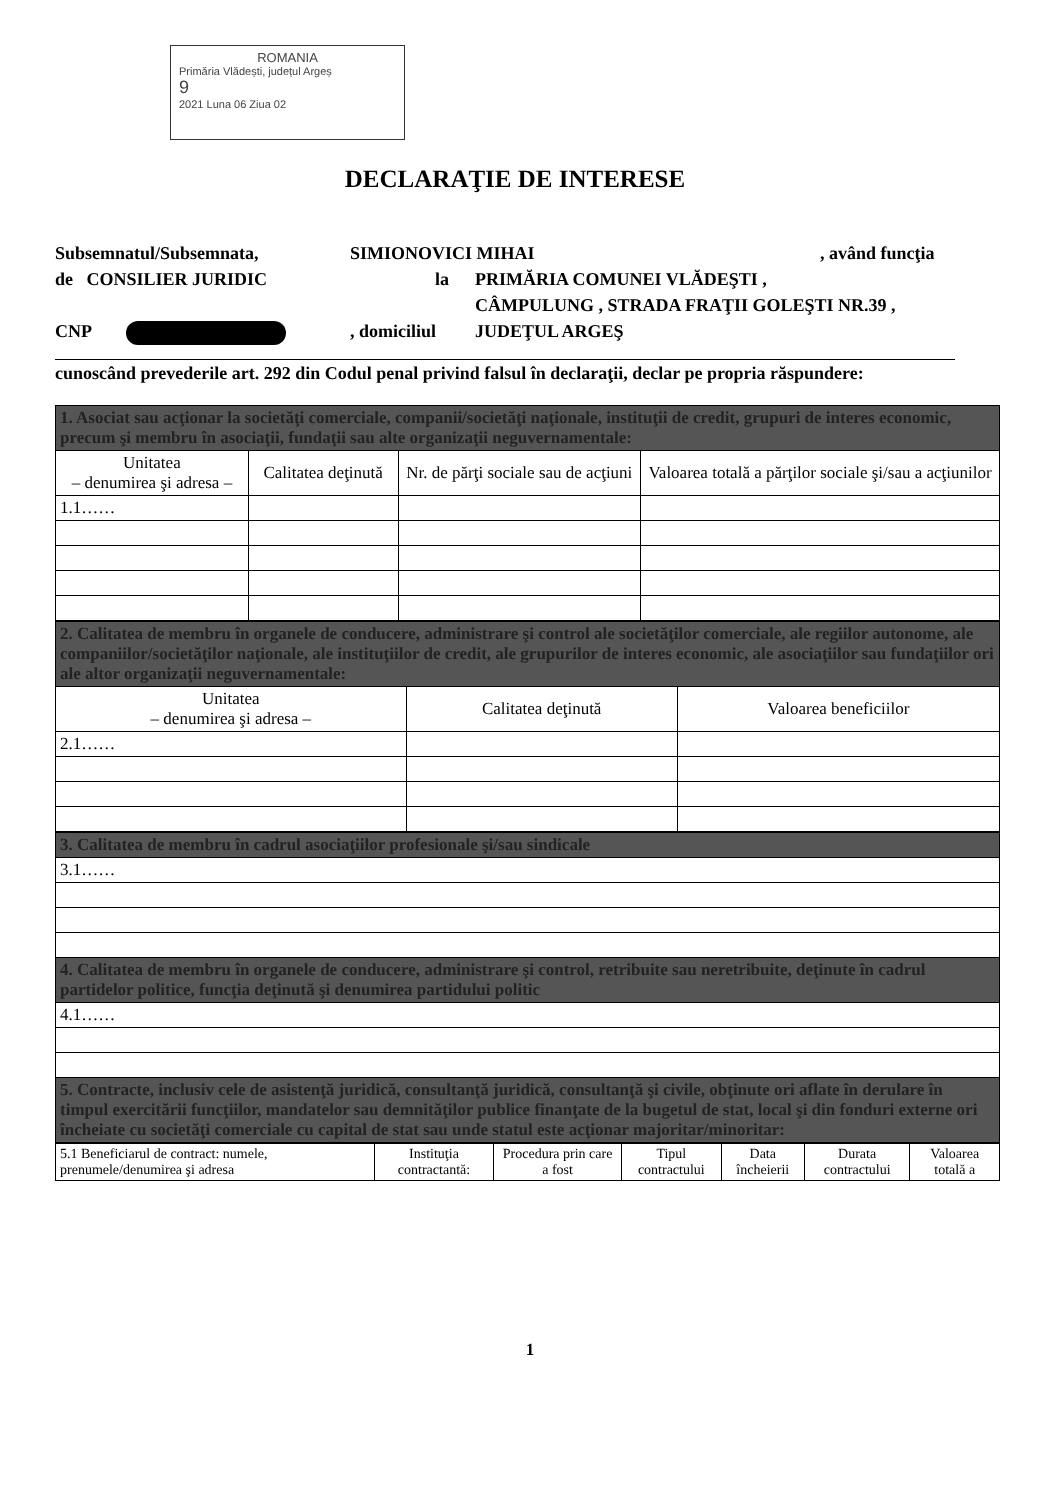ROMANIA
Primăria Vlădești, județul Argeș
9
2021 Luna 06 Ziua 02
DECLARAŢIE DE INTERESE
Subsemnatul/Subsemnata, SIMIONOVICI MIHAI, având funcţia
de CONSILIER JURIDIC la PRIMĂRIA COMUNEI VLĂDEŞTI ,
CÂMPULUNG , STRADA FRAŢII GOLEŞTI NR.39 ,
CNP , domiciliul JUDEŢUL ARGEŞ
cunoscând prevederile art. 292 din Codul penal privind falsul în declaraţii, declar pe propria răspundere:
| 1. Asociat sau acţionar la societăţi comerciale, companii/societăţi naţionale, instituţii de credit, grupuri de interes economic, precum şi membru în asociaţii, fundaţii sau alte organizaţii neguvernamentale: | | | |
| Unitatea – denumirea şi adresa – | Calitatea deţinută | Nr. de părţi sociale sau de acţiuni | Valoarea totală a părţilor sociale şi/sau a acţiunilor |
| 1.1…… | | | |
| 2. Calitatea de membru în organele de conducere, administrare şi control ale societăţilor comerciale, ale regiilor autonome, ale companiilor/societăţilor naţionale, ale instituţiilor de credit, ale grupurilor de interes economic, ale asociaţiilor sau fundaţiilor ori ale altor organizaţii neguvernamentale: | | |
| Unitatea – denumirea şi adresa – | Calitatea deţinută | Valoarea beneficiilor |
| 2.1…… | | |
| 3. Calitatea de membru în cadrul asociaţiilor profesionale şi/sau sindicale |
| 3.1…… |
| 4. Calitatea de membru în organele de conducere, administrare şi control, retribuite sau neretribuite, deţinute în cadrul partidelor politice, funcţia deţinută şi denumirea partidului politic |
| 4.1…… |
| 5. Contracte, inclusiv cele de asistenţă juridică, consultanţă juridică, consultanţă şi civile, obţinute ori aflate în derulare în timpul exercitării funcţiilor, mandatelor sau demnităţilor publice finanţate de la bugetul de stat, local şi din fonduri externe ori încheiate cu societăţi comerciale cu capital de stat sau unde statul este acţionar majoritar/minoritar: |
| 5.1 Beneficiarul de contract: numele, prenumele/denumirea şi adresa | Instituţia contractantă: | Procedura prin care a fost | Tipul contractului | Data încheierii | Durata contractului | Valoarea totală a |
1